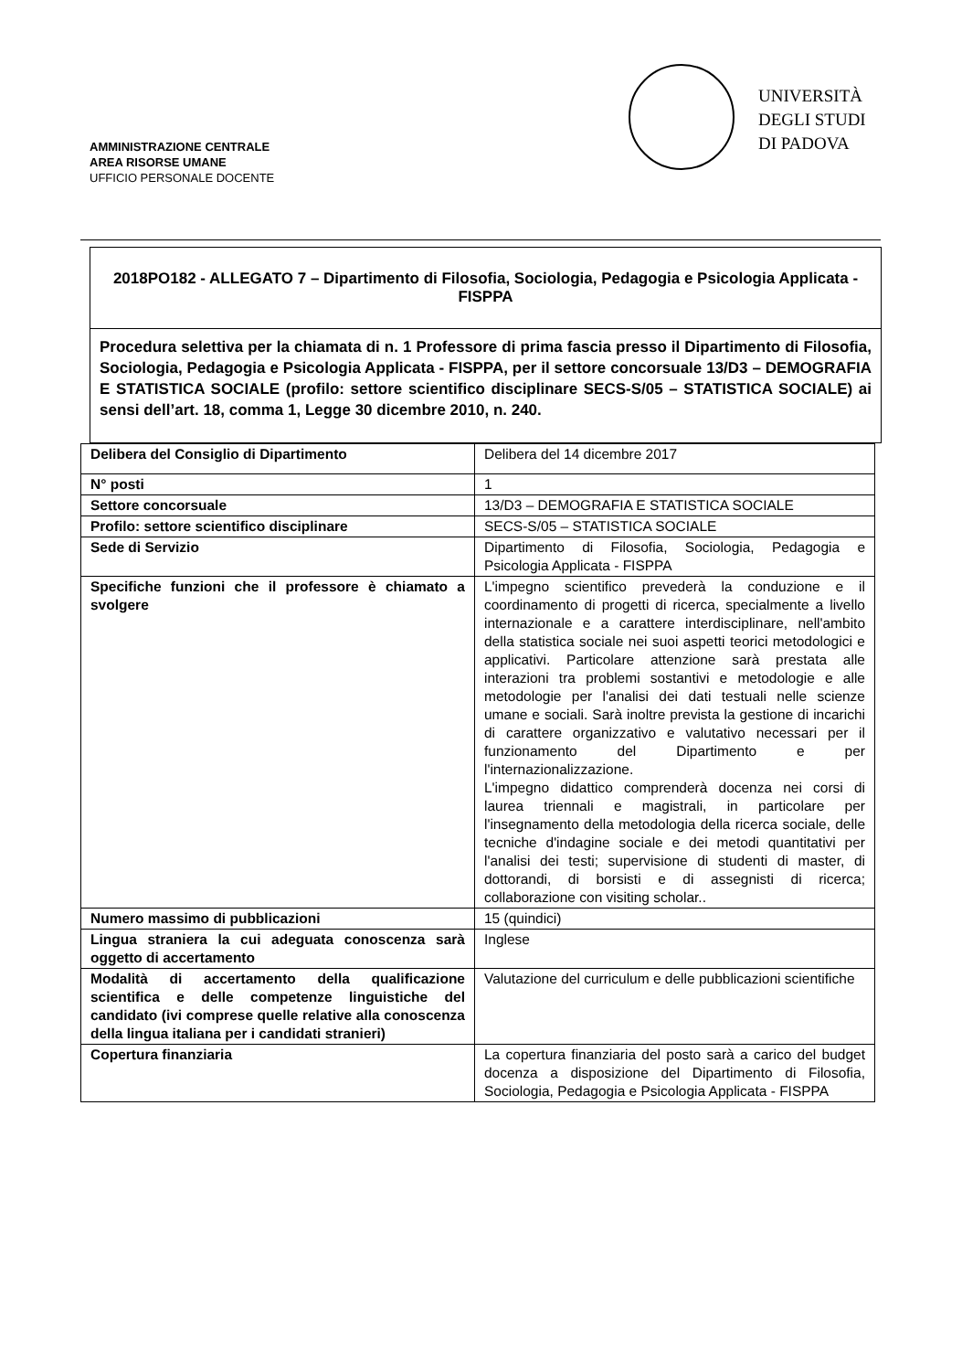AMMINISTRAZIONE CENTRALE
AREA RISORSE UMANE
UFFICIO PERSONALE DOCENTE
UNIVERSITÀ
DEGLI STUDI
DI PADOVA
2018PO182 - ALLEGATO 7 – Dipartimento di Filosofia, Sociologia, Pedagogia e Psicologia Applicata - FISPPA
Procedura selettiva per la chiamata di n. 1 Professore di prima fascia presso il Dipartimento di Filosofia, Sociologia, Pedagogia e Psicologia Applicata - FISPPA, per il settore concorsuale 13/D3 – DEMOGRAFIA E STATISTICA SOCIALE (profilo: settore scientifico disciplinare SECS-S/05 – STATISTICA SOCIALE) ai sensi dell’art. 18, comma 1, Legge 30 dicembre 2010, n. 240.
| Delibera del Consiglio di Dipartimento | Delibera del 14 dicembre 2017 |
| N° posti | 1 |
| Settore concorsuale | 13/D3 – DEMOGRAFIA E STATISTICA SOCIALE |
| Profilo: settore scientifico disciplinare | SECS-S/05 – STATISTICA SOCIALE |
| Sede di Servizio | Dipartimento di Filosofia, Sociologia, Pedagogia e Psicologia Applicata - FISPPA |
| Specifiche funzioni che il professore è chiamato a svolgere | L'impegno scientifico prevederà la conduzione e il coordinamento di progetti di ricerca, specialmente a livello internazionale e a carattere interdisciplinare, nell'ambito della statistica sociale nei suoi aspetti teorici metodologici e applicativi. Particolare attenzione sarà prestata alle interazioni tra problemi sostantivi e metodologie e alle metodologie per l'analisi dei dati testuali nelle scienze umane e sociali. Sarà inoltre prevista la gestione di incarichi di carattere organizzativo e valutativo necessari per il funzionamento del Dipartimento e per l'internazionalizzazione. L'impegno didattico comprenderà docenza nei corsi di laurea triennali e magistrali, in particolare per l'insegnamento della metodologia della ricerca sociale, delle tecniche d'indagine sociale e dei metodi quantitativi per l'analisi dei testi; supervisione di studenti di master, di dottorandi, di borsisti e di assegnisti di ricerca; collaborazione con visiting scholar.. |
| Numero massimo di pubblicazioni | 15 (quindici) |
| Lingua straniera la cui adeguata conoscenza sarà oggetto di accertamento | Inglese |
| Modalità di accertamento della qualificazione scientifica e delle competenze linguistiche del candidato (ivi comprese quelle relative alla conoscenza della lingua italiana per i candidati stranieri) | Valutazione del curriculum e delle pubblicazioni scientifiche |
| Copertura finanziaria | La copertura finanziaria del posto sarà a carico del budget docenza a disposizione del Dipartimento di Filosofia, Sociologia, Pedagogia e Psicologia Applicata - FISPPA |